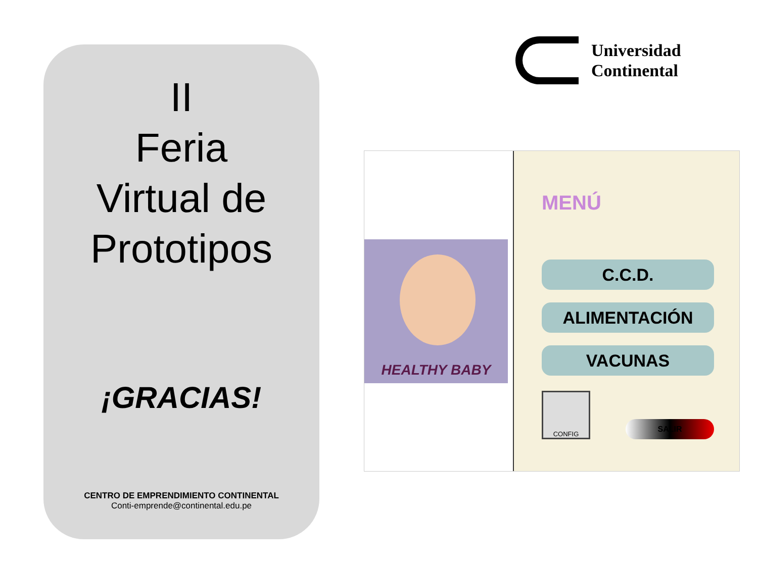II
Feria
Virtual de
Prototipos
¡GRACIAS!
CENTRO DE EMPRENDIMIENTO CONTINENTAL
Conti-emprende@continental.edu.pe
Universidad
Continental
HEALTHY BABY
MENÚ
C.C.D.
ALIMENTACIÓN
VACUNAS
CONFIG
SALIR